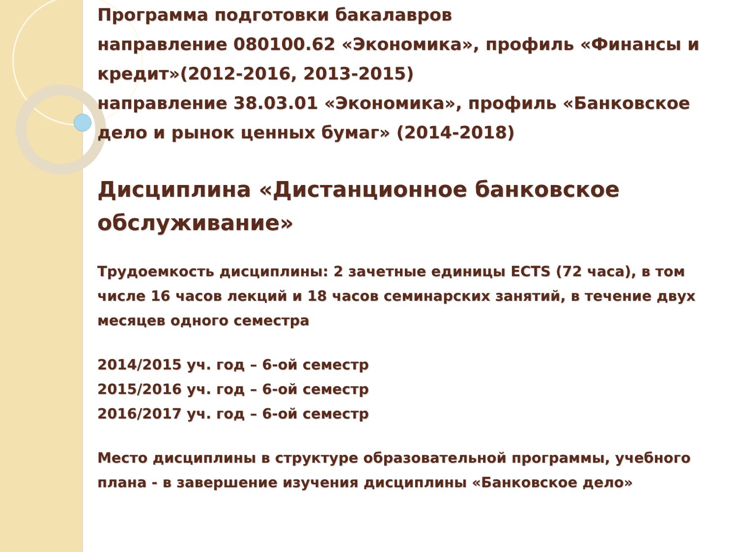Программа подготовки бакалавров
направление 080100.62 «Экономика», профиль «Финансы и кредит»(2012-2016, 2013-2015)
направление 38.03.01 «Экономика», профиль «Банковское дело и рынок ценных бумаг» (2014-2018)
Дисциплина «Дистанционное банковское обслуживание»
Трудоемкость дисциплины: 2 зачетные единицы ECTS (72 часа), в том числе 16 часов лекций и 18 часов семинарских занятий, в течение двух месяцев одного семестра
2014/2015 уч. год – 6-ой семестр
2015/2016 уч. год – 6-ой семестр
2016/2017 уч. год – 6-ой семестр
Место дисциплины в структуре образовательной программы, учебного плана - в завершение изучения дисциплины «Банковское дело»